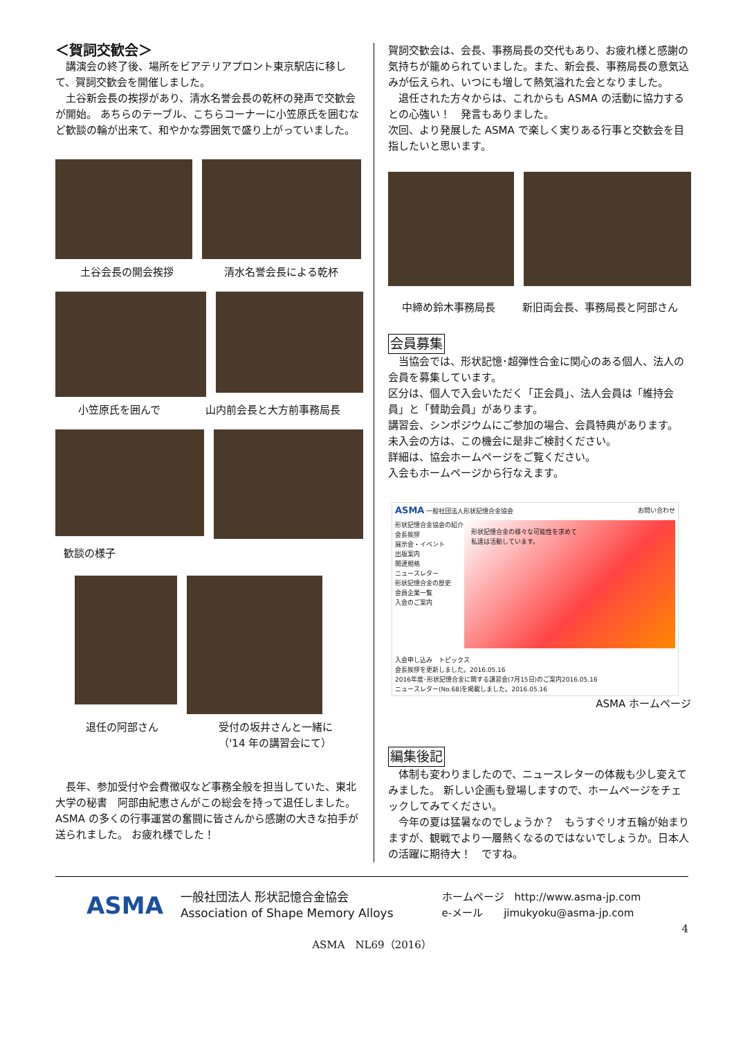＜賀詞交歓会＞
　講演会の終了後、場所をビアテリアプロント東京駅店に移して、賀詞交歓会を開催しました。
　土谷新会長の挨拶があり、清水名誉会長の乾杯の発声で交歓会が開始。 あちらのテーブル、こちらコーナーに小笠原氏を囲むなど歓談の輪が出来て、和やかな雰囲気で盛り上がっていました。
土谷会長の開会挨拶 清水名誉会長による乾杯
小笠原氏を囲んで 山内前会長と大方前事務局長
歓談の様子
退任の阿部さん 受付の坂井さんと一緒に
（'14 年の講習会にて）
　長年、参加受付や会費徴収など事務全般を担当していた、東北大学の秘書　阿部由紀恵さんがこの総会を持って退任しました。 ASMA の多くの行事運営の奮闘に皆さんから感謝の大きな拍手が送られました。 お疲れ様でした！
賀詞交歓会は、会長、事務局長の交代もあり、お疲れ様と感謝の気持ちが籠められていました。また、新会長、事務局長の意気込みが伝えられ、いつにも増して熱気溢れた会となりました。
　退任された方々からは、これからも ASMA の活動に協力するとの心強い！　発言もありました。
次回、より発展した ASMA で楽しく実りある行事と交歓会を目指したいと思います。
中締め鈴木事務局長 新旧両会長、事務局長と阿部さん
会員募集
　当協会では、形状記憶･超弾性合金に関心のある個人、法人の会員を募集しています。
区分は、個人で入会いただく「正会員」、法人会員は「維持会員」と「賛助会員」があります。
講習会、シンポジウムにご参加の場合、会員特典があります。 未入会の方は、この機会に是非ご検討ください。
詳細は、協会ホームページをご覧ください。
入会もホームページから行なえます。
ASMA 一般社団法人形状記憶合金協会 お問い合わせ
形状記憶合金協会の紹介
会長挨拶
展示会・イベント
出版案内
関連規格
ニュースレター
形状記憶合金の歴史
会員企業一覧
入会のご案内
形状記憶合金の様々な可能性を求めて
私達は活動しています。
入会申し込み　トピックス
会長挨拶を更新しました。2016.05.16
2016年度･形状記憶合金に関する講習会(7月15日)のご案内2016.05.16
ニュースレター(No.68)を掲載しました。2016.05.16
ASMA ホームページ
編集後記
　体制も変わりましたので、ニュースレターの体裁も少し変えてみました。 新しい企画も登場しますので、ホームページをチェックしてみてください。
　今年の夏は猛暑なのでしょうか？　もうすぐリオ五輪が始まりますが、観戦でより一層熱くなるのではないでしょうか。日本人の活躍に期待大！　ですね。
ASMA 一般社団法人 形状記憶合金協会
Association of Shape Memory Alloys ホームページ　http://www.asma-jp.com
e-メール　　jimukyoku@asma-jp.com
4
ASMA　NL69（2016）